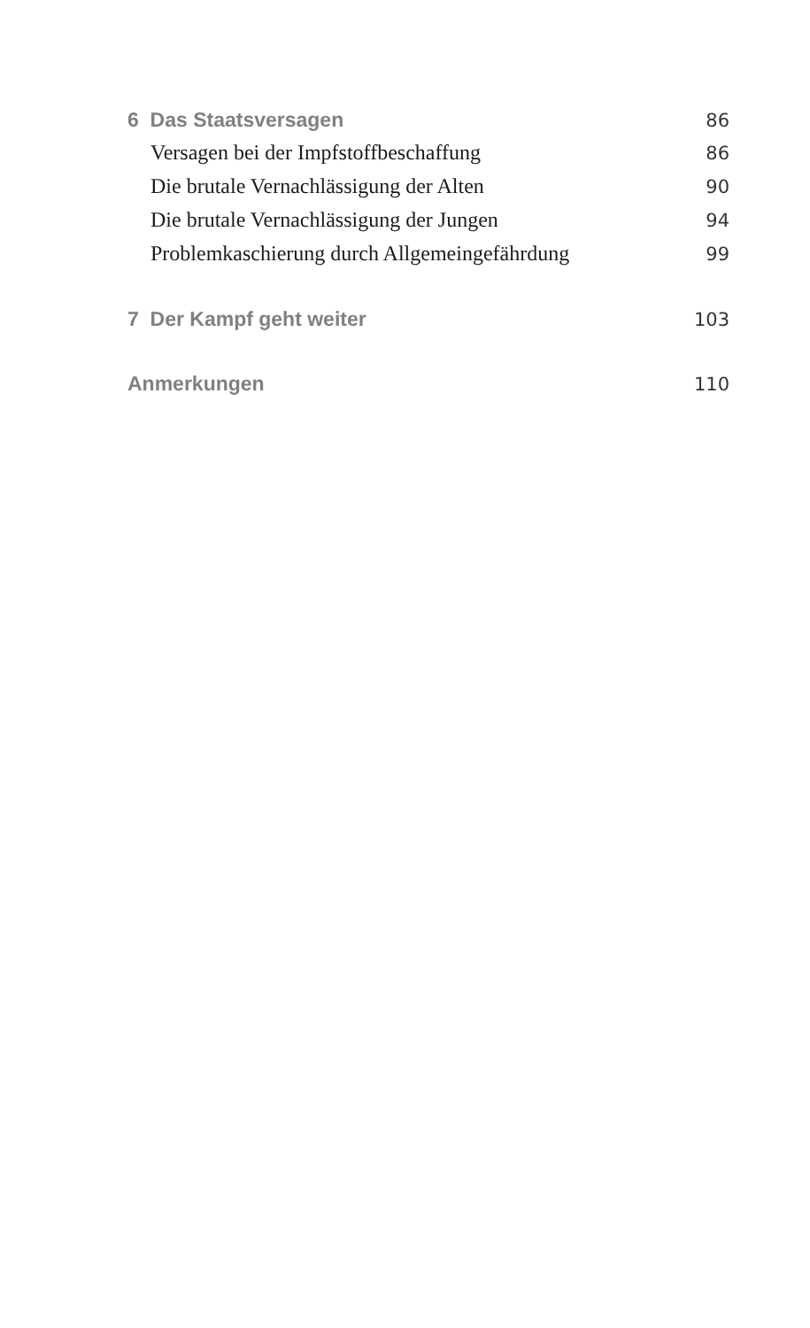6 Das Staatsversagen 86
Versagen bei der Impfstoffbeschaffung 86
Die brutale Vernachlässigung der Alten 90
Die brutale Vernachlässigung der Jungen 94
Problemkaschierung durch Allgemeingefährdung 99
7 Der Kampf geht weiter 103
Anmerkungen 110